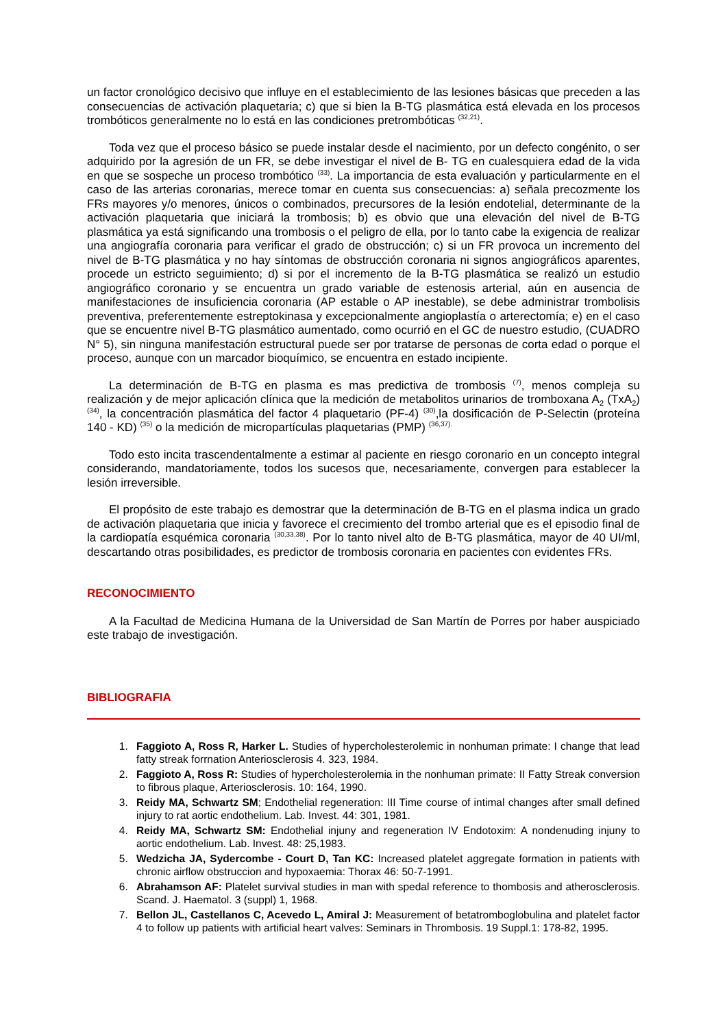un factor cronológico decisivo que influye en el establecimiento de las lesiones básicas que preceden a las consecuencias de activación plaquetaria; c) que si bien la B-TG plasmática está elevada en los procesos trombóticos generalmente no lo está en las condiciones pretrombóticas <sup>(32,21)</sup>.
Toda vez que el proceso básico se puede instalar desde el nacimiento, por un defecto congénito, o ser adquirido por la agresión de un FR, se debe investigar el nivel de B- TG en cualesquiera edad de la vida en que se sospeche un proceso trombótico <sup>(33)</sup>. La importancia de esta evaluación y particularmente en el caso de las arterias coronarias, merece tomar en cuenta sus consecuencias: a) señala precozmente los FRs mayores y/o menores, únicos o combinados, precursores de la lesión endotelial, determinante de la activación plaquetaria que iniciará la trombosis; b) es obvio que una elevación del nivel de B-TG plasmática ya está significando una trombosis o el peligro de ella, por lo tanto cabe la exigencia de realizar una angiografía coronaria para verificar el grado de obstrucción; c) si un FR provoca un incremento del nivel de B-TG plasmática y no hay síntomas de obstrucción coronaria ni signos angiográficos aparentes, procede un estricto seguimiento; d) si por el incremento de la B-TG plasmática se realizó un estudio angiográfico coronario y se encuentra un grado variable de estenosis arterial, aún en ausencia de manifestaciones de insuficiencia coronaria (AP estable o AP inestable), se debe administrar trombolisis preventiva, preferentemente estreptokinasa y excepcionalmente angioplastía o arterectomía; e) en el caso que se encuentre nivel B-TG plasmático aumentado, como ocurrió en el GC de nuestro estudio, (CUADRO N° 5), sin ninguna manifestación estructural puede ser por tratarse de personas de corta edad o porque el proceso, aunque con un marcador bioquímico, se encuentra en estado incipiente.
La determinación de B-TG en plasma es mas predictiva de trombosis <sup>(7)</sup>, menos compleja su realización y de mejor aplicación clínica que la medición de metabolitos urinarios de tromboxana A<sub>2</sub> (TxA<sub>2</sub>) <sup>(34)</sup>, la concentración plasmática del factor 4 plaquetario (PF-4) <sup>(30)</sup>,la dosificación de P-Selectin (proteína 140 - KD) <sup>(35)</sup> o la medición de micropartículas plaquetarias (PMP) <sup>(36,37).</sup>
Todo esto incita trascendentalmente a estimar al paciente en riesgo coronario en un concepto integral considerando, mandatoriamente, todos los sucesos que, necesariamente, convergen para establecer la lesión irreversible.
El propósito de este trabajo es demostrar que la determinación de B-TG en el plasma indica un grado de activación plaquetaria que inicia y favorece el crecimiento del trombo arterial que es el episodio final de la cardiopatía esquémica coronaria <sup>(30,33,38)</sup>. Por lo tanto nivel alto de B-TG plasmática, mayor de 40 UI/ml, descartando otras posibilidades, es predictor de trombosis coronaria en pacientes con evidentes FRs.
RECONOCIMIENTO
A la Facultad de Medicina Humana de la Universidad de San Martín de Porres por haber auspiciado este trabajo de investigación.
BIBLIOGRAFIA
1. Faggioto A, Ross R, Harker L. Studies of hypercholesterolemic in nonhuman primate: I change that lead fatty streak forrnation Anteriosclerosis 4. 323, 1984.
2. Faggioto A, Ross R: Studies of hypercholesterolemia in the nonhuman primate: II Fatty Streak conversion to fibrous plaque, Arteriosclerosis. 10: 164, 1990.
3. Reidy MA, Schwartz SM; Endothelial regeneration: III Time course of intimal changes after small defined injury to rat aortic endothelium. Lab. Invest. 44: 301, 1981.
4. Reidy MA, Schwartz SM: Endothelial injuny and regeneration IV Endotoxim: A nondenuding injuny to aortic endothelium. Lab. Invest. 48: 25,1983.
5. Wedzicha JA, Sydercombe - Court D, Tan KC: Increased platelet aggregate formation in patients with chronic airflow obstruccion and hypoxaemia: Thorax 46: 50-7-1991.
6. Abrahamson AF: Platelet survival studies in man with spedal reference to thombosis and atherosclerosis. Scand. J. Haematol. 3 (suppl) 1, 1968.
7. Bellon JL, Castellanos C, Acevedo L, Amiral J: Measurement of betatromboglobulina and platelet factor 4 to follow up patients with artificial heart valves: Seminars in Thrombosis. 19 Suppl.1: 178-82, 1995.